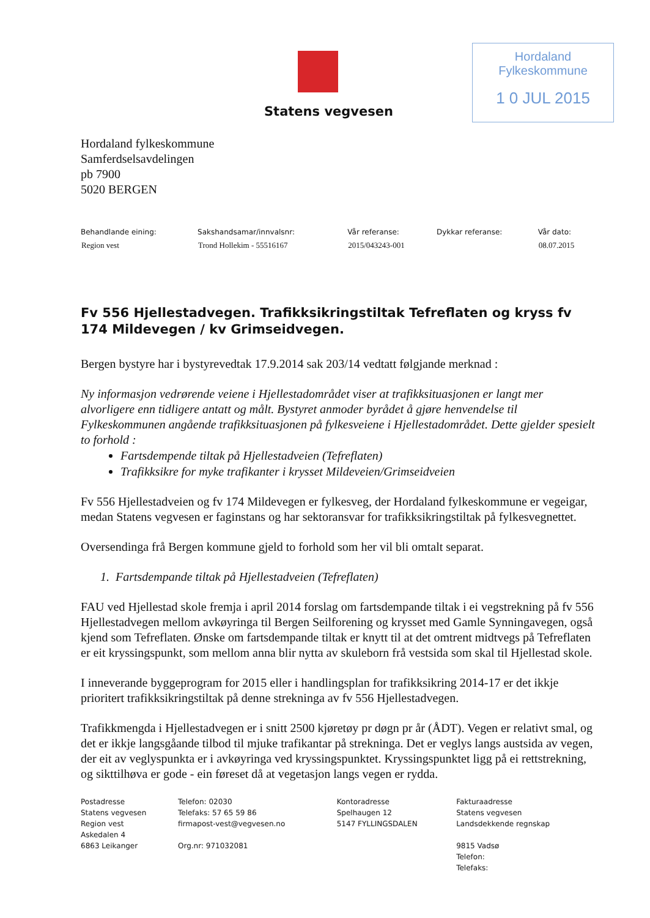Statens vegvesen
Hordaland Fylkeskommune
1 0 JUL 2015
Hordaland fylkeskommune
Samferdselsavdelingen
pb 7900
5020 BERGEN
| Behandlande eining: | Sakshandsamar/innvalsnr: | Vår referanse: | Dykkar referanse: | Vår dato: |
| --- | --- | --- | --- | --- |
| Region vest | Trond Hollekim - 55516167 | 2015/043243-001 | | 08.07.2015 |
Fv 556 Hjellestadvegen. Trafikksikringstiltak Tefreflaten og kryss fv 174 Mildevegen / kv Grimseidvegen.
Bergen bystyre har i bystyrevedtak 17.9.2014 sak 203/14 vedtatt følgjande merknad :
Ny informasjon vedrørende veiene i Hjellestadområdet viser at trafikksituasjonen er langt mer alvorligere enn tidligere antatt og målt. Bystyret anmoder byrådet å gjøre henvendelse til Fylkeskommunen angående trafikksituasjonen på fylkesveiene i Hjellestadområdet. Dette gjelder spesielt to forhold :
Fartsdempende tiltak på Hjellestadveien (Tefreflaten)
Trafikksikre for myke trafikanter i krysset Mildeveien/Grimseidveien
Fv 556 Hjellestadveien og fv 174 Mildevegen er fylkesveg, der Hordaland fylkeskommune er vegeigar, medan Statens vegvesen er faginstans og har sektoransvar for trafikksikringstiltak på fylkesvegnettet.
Oversendinga frå Bergen kommune gjeld to forhold som her vil bli omtalt separat.
1. Fartsdempande tiltak på Hjellestadveien (Tefreflaten)
FAU ved Hjellestad skole fremja i april 2014 forslag om fartsdempande tiltak i ei vegstrekning på fv 556 Hjellestadvegen mellom avkøyringa til Bergen Seilforening og krysset med Gamle Synningavegen, også kjend som Tefreflaten. Ønske om fartsdempande tiltak er knytt til at det omtrent midtvegs på Tefreflaten er eit kryssingspunkt, som mellom anna blir nytta av skuleborn frå vestsida som skal til Hjellestad skole.
I inneverande byggeprogram for 2015 eller i handlingsplan for trafikksikring 2014-17 er det ikkje prioritert trafikksikringstiltak på denne strekninga av fv 556 Hjellestadvegen.
Trafikkmengda i Hjellestadvegen er i snitt 2500 kjøretøy pr døgn pr år (ÅDT). Vegen er relativt smal, og det er ikkje langsgåande tilbod til mjuke trafikantar på strekninga. Det er veglys langs austsida av vegen, der eit av veglyspunkta er i avkøyringa ved kryssingspunktet. Kryssingspunktet ligg på ei rettstrekning, og sikttilhøva er gode - ein føreset då at vegetasjon langs vegen er rydda.
| Postadresse Statens vegvesen Region vest Askedalen 4 6863 Leikanger | Telefon: 02030 Telefaks: 57 65 59 86 firmapost-vest@vegvesen.no Org.nr: 971032081 | Kontoradresse Spelhaugen 12 5147 FYLLINGSDALEN | Fakturaadresse Statens vegvesen Landsdekkende regnskap 9815 Vadsø Telefon: Telefaks: |